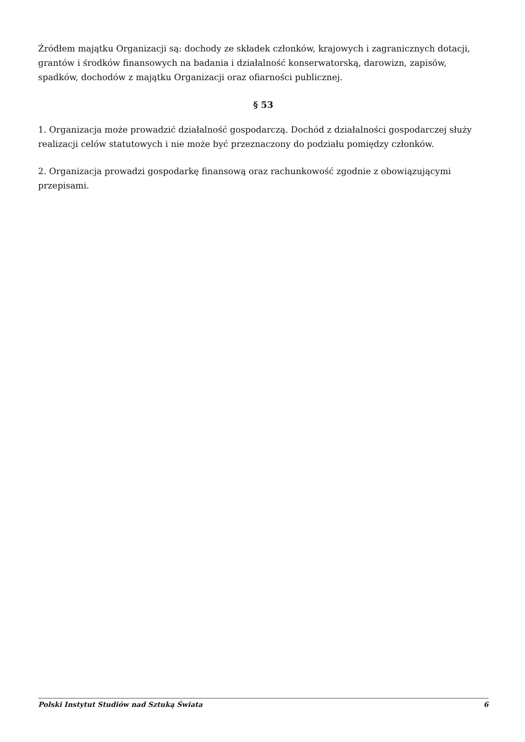Źródłem majątku Organizacji są: dochody ze składek członków, krajowych i zagranicznych dotacji, grantów i środków finansowych na badania i działalność konserwatorską, darowizn, zapisów, spadków, dochodów z majątku Organizacji oraz ofiarności publicznej.
§ 53
1. Organizacja może prowadzić działalność gospodarczą. Dochód z działalności gospodarczej służy realizacji celów statutowych i nie może być przeznaczony do podziału pomiędzy członków.
2. Organizacja prowadzi gospodarkę finansową oraz rachunkowość zgodnie z obowiązującymi przepisami.
Polski Instytut Studiów nad Sztuką Świata 6